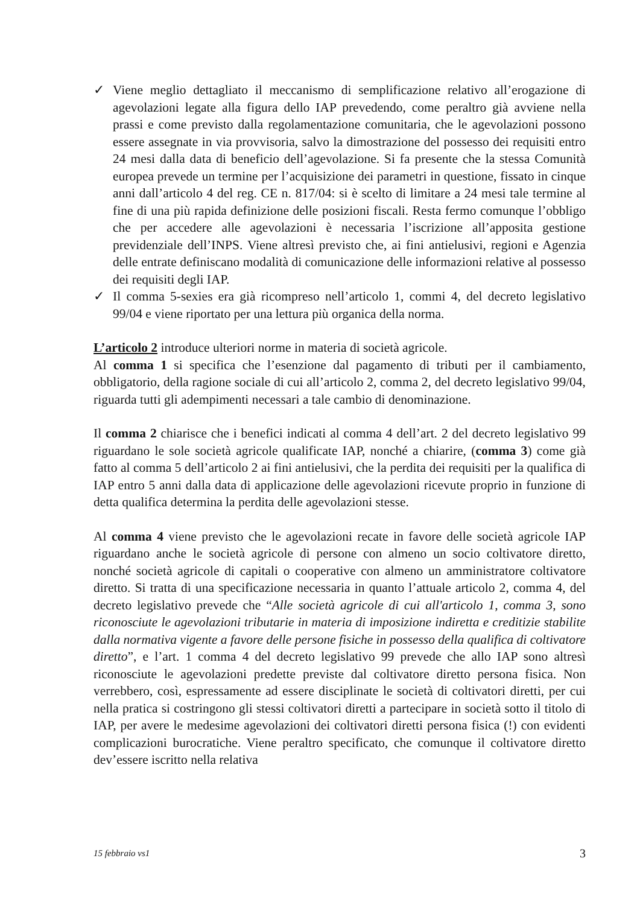✓ Viene meglio dettagliato il meccanismo di semplificazione relativo all’erogazione di agevolazioni legate alla figura dello IAP prevedendo, come peraltro già avviene nella prassi e come previsto dalla regolamentazione comunitaria, che le agevolazioni possono essere assegnate in via provvisoria, salvo la dimostrazione del possesso dei requisiti entro 24 mesi dalla data di beneficio dell’agevolazione. Si fa presente che la stessa Comunità europea prevede un termine per l’acquisizione dei parametri in questione, fissato in cinque anni dall’articolo 4 del reg. CE n. 817/04: si è scelto di limitare a 24 mesi tale termine al fine di una più rapida definizione delle posizioni fiscali. Resta fermo comunque l’obbligo che per accedere alle agevolazioni è necessaria l’iscrizione all’apposita gestione previdenziale dell’INPS. Viene altresì previsto che, ai fini antielusivi, regioni e Agenzia delle entrate definiscano modalità di comunicazione delle informazioni relative al possesso dei requisiti degli IAP.
✓ Il comma 5-sexies era già ricompreso nell’articolo 1, commi 4, del decreto legislativo 99/04 e viene riportato per una lettura più organica della norma.
L’articolo 2 introduce ulteriori norme in materia di società agricole.
Al comma 1 si specifica che l’esenzione dal pagamento di tributi per il cambiamento, obbligatorio, della ragione sociale di cui all’articolo 2, comma 2, del decreto legislativo 99/04, riguarda tutti gli adempimenti necessari a tale cambio di denominazione.
Il comma 2 chiarisce che i benefici indicati al comma 4 dell’art. 2 del decreto legislativo 99 riguardano le sole società agricole qualificate IAP, nonché a chiarire, (comma 3) come già fatto al comma 5 dell’articolo 2 ai fini antielusivi, che la perdita dei requisiti per la qualifica di IAP entro 5 anni dalla data di applicazione delle agevolazioni ricevute proprio in funzione di detta qualifica determina la perdita delle agevolazioni stesse.
Al comma 4 viene previsto che le agevolazioni recate in favore delle società agricole IAP riguardano anche le società agricole di persone con almeno un socio coltivatore diretto, nonché società agricole di capitali o cooperative con almeno un amministratore coltivatore diretto. Si tratta di una specificazione necessaria in quanto l’attuale articolo 2, comma 4, del decreto legislativo prevede che “Alle società agricole di cui all'articolo 1, comma 3, sono riconosciute le agevolazioni tributarie in materia di imposizione indiretta e creditizie stabilite dalla normativa vigente a favore delle persone fisiche in possesso della qualifica di coltivatore diretto”, e l’art. 1 comma 4 del decreto legislativo 99 prevede che allo IAP sono altresì riconosciute le agevolazioni predette previste dal coltivatore diretto persona fisica. Non verrebbero, così, espressamente ad essere disciplinate le società di coltivatori diretti, per cui nella pratica si costringono gli stessi coltivatori diretti a partecipare in società sotto il titolo di IAP, per avere le medesime agevolazioni dei coltivatori diretti persona fisica (!) con evidenti complicazioni burocratiche. Viene peraltro specificato, che comunque il coltivatore diretto dev’essere iscritto nella relativa
15 febbraio vs1 3